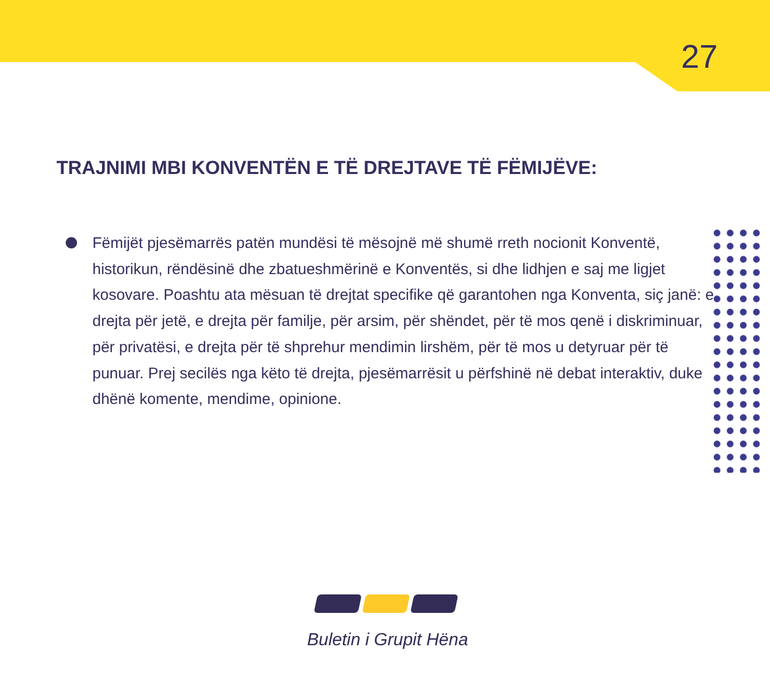27
TRAJNIMI MBI KONVENTËN E TË DREJTAVE TË FËMIJËVE:
Fëmijët pjesëmarrës patën mundësi të mësojnë më shumë rreth nocionit Konventë, historikun, rëndësinë dhe zbatueshmërinë e Konventës, si dhe lidhjen e saj me ligjet kosovare. Poashtu ata mësuan të drejtat specifike që garantohen nga Konventa, siç janë: e drejta për jetë, e drejta për familje, për arsim, për shëndet, për të mos qenë i diskriminuar, për privatësi, e drejta për të shprehur mendimin lirshëm, për të mos u detyruar për të punuar. Prej secilës nga këto të drejta, pjesëmarrësit u përfshinë në debat interaktiv, duke dhënë komente, mendime, opinione.
Buletin i Grupit Hëna